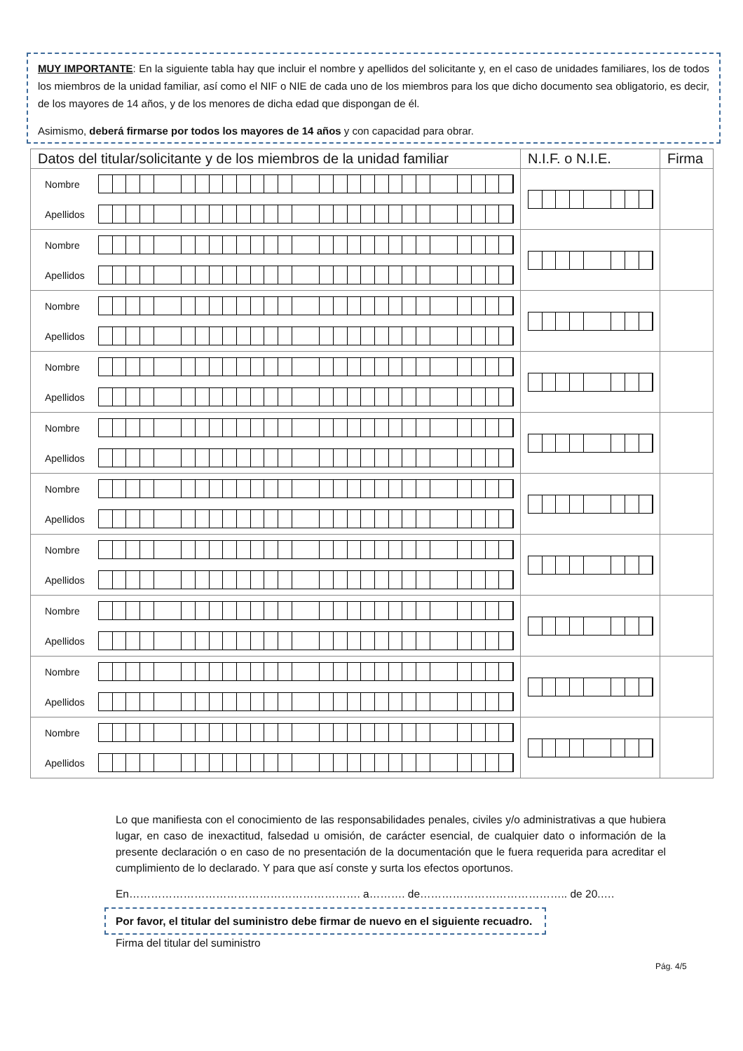MUY IMPORTANTE: En la siguiente tabla hay que incluir el nombre y apellidos del solicitante y, en el caso de unidades familiares, los de todos los miembros de la unidad familiar, así como el NIF o NIE de cada uno de los miembros para los que dicho documento sea obligatorio, es decir, de los mayores de 14 años, y de los menores de dicha edad que dispongan de él.
Asimismo, deberá firmarse por todos los mayores de 14 años y con capacidad para obrar.
| Datos del titular/solicitante y de los miembros de la unidad familiar | N.I.F. o N.I.E. | Firma |
| --- | --- | --- |
| Nombre Apellidos | | |
| Nombre Apellidos | | |
| Nombre Apellidos | | |
| Nombre Apellidos | | |
| Nombre Apellidos | | |
| Nombre Apellidos | | |
| Nombre Apellidos | | |
| Nombre Apellidos | | |
| Nombre Apellidos | | |
| Nombre Apellidos | | |
Lo que manifiesta con el conocimiento de las responsabilidades penales, civiles y/o administrativas a que hubiera lugar, en caso de inexactitud, falsedad u omisión, de carácter esencial, de cualquier dato o información de la presente declaración o en caso de no presentación de la documentación que le fuera requerida para acreditar el cumplimiento de lo declarado. Y para que así conste y surta los efectos oportunos.
En………………………………………………………. a………. de………………………………….. de 20.….
Por favor, el titular del suministro debe firmar de nuevo en el siguiente recuadro.
Firma del titular del suministro
Pág. 4/5